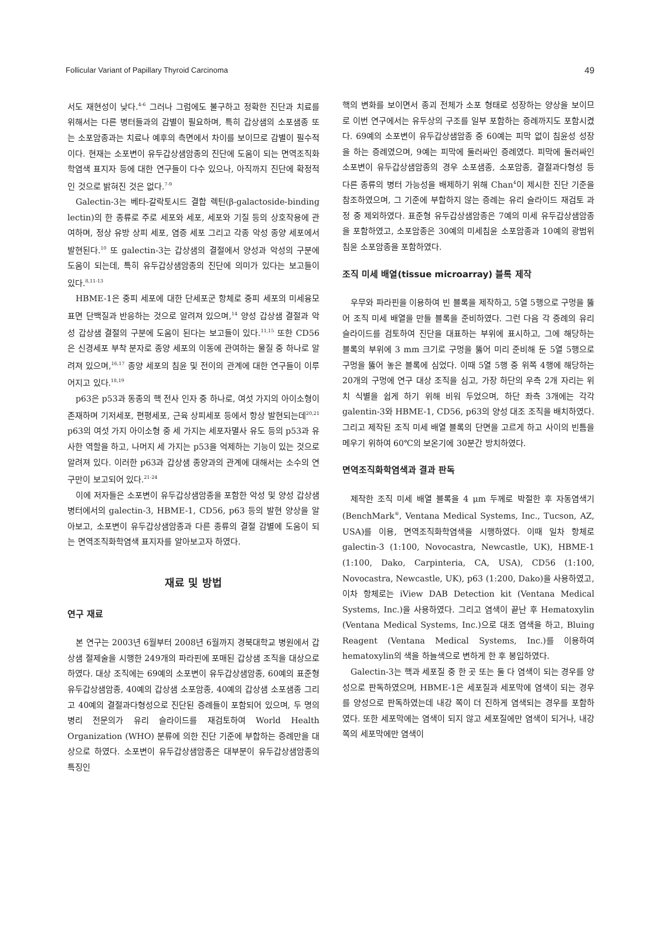Follicular Variant of Papillary Thyroid Carcinoma 49
서도 재현성이 낮다.<sup>4-6</sup> 그러나 그럼에도 불구하고 정확한 진단과 치료를 위해서는 다른 병터들과의 감별이 필요하며, 특히 갑상샘의 소포샘종 또는 소포암종과는 치료나 예후의 측면에서 차이를 보이므로 감별이 필수적이다. 현재는 소포변이 유두갑상샘암종의 진단에 도움이 되는 면역조직화학염색 표지자 등에 대한 연구들이 다수 있으나, 아직까지 진단에 확정적인 것으로 밝혀진 것은 없다.<sup>7-9</sup>
Galectin-3는 베타-갈락토시드 결합 렉틴(β-galactoside-binding lectin)의 한 종류로 주로 세포와 세포, 세포와 기질 등의 상호작용에 관여하며, 정상 유방 상피 세포, 염증 세포 그리고 각종 악성 종양 세포에서 발현된다.<sup>10</sup> 또 galectin-3는 갑상샘의 결절에서 양성과 악성의 구분에 도움이 되는데, 특히 유두갑상샘암종의 진단에 의미가 있다는 보고들이 있다.<sup>8,11-13</sup>
HBME-1은 중피 세포에 대한 단세포군 항체로 중피 세포의 미세융모 표면 단백질과 반응하는 것으로 알려져 있으며,<sup>14</sup> 양성 갑상샘 결절과 악성 갑상샘 결절의 구분에 도움이 된다는 보고들이 있다.<sup>11,15</sup> 또한 CD56은 신경세포 부착 분자로 종양 세포의 이동에 관여하는 물질 중 하나로 알려져 있으며,<sup>16,17</sup> 종양 세포의 침윤 및 전이의 관계에 대한 연구들이 이루어지고 있다.<sup>18,19</sup>
p63은 p53과 동종의 핵 전사 인자 중 하나로, 여섯 가지의 아이소형이 존재하며 기저세포, 편평세포, 근육 상피세포 등에서 항상 발현되는데<sup>20,21</sup> p63의 여섯 가지 아이소형 중 세 가지는 세포자멸사 유도 등의 p53과 유사한 역할을 하고, 나머지 세 가지는 p53을 억제하는 기능이 있는 것으로 알려져 있다. 이러한 p63과 갑상샘 종양과의 관계에 대해서는 소수의 연구만이 보고되어 있다.<sup>21-24</sup>
이에 저자들은 소포변이 유두갑상샘암종을 포함한 악성 및 양성 갑상샘 병터에서의 galectin-3, HBME-1, CD56, p63 등의 발현 양상을 알아보고, 소포변이 유두갑상샘암종과 다른 종류의 결절 감별에 도움이 되는 면역조직화학염색 표지자를 알아보고자 하였다.
재료 및 방법
연구 재료
본 연구는 2003년 6월부터 2008년 6월까지 경북대학교 병원에서 갑상샘 절제술을 시행한 249개의 파라핀에 포매된 갑상샘 조직을 대상으로 하였다. 대상 조직에는 69예의 소포변이 유두갑상샘암종, 60예의 표준형 유두갑상샘암종, 40예의 갑상샘 소포암종, 40예의 갑상샘 소포샘종 그리고 40예의 결절과다형성으로 진단된 증례들이 포함되어 있으며, 두 명의 병리 전문의가 유리 슬라이드를 재검토하여 World Health Organization (WHO) 분류에 의한 진단 기준에 부합하는 증례만을 대상으로 하였다. 소포변이 유두갑상샘암종은 대부분이 유두갑상샘암종의 특징인
핵의 변화를 보이면서 종괴 전체가 소포 형태로 성장하는 양상을 보이므로 이번 연구에서는 유두상의 구조를 일부 포함하는 증례까지도 포함시켰다. 69예의 소포변이 유두갑상샘암종 중 60예는 피막 없이 침윤성 성장을 하는 증례였으며, 9예는 피막에 둘러싸인 증례였다. 피막에 둘러싸인 소포변이 유두갑상샘암종의 경우 소포샘종, 소포암종, 결절과다형성 등 다른 종류의 병터 가능성을 배제하기 위해 Chan<sup>4</sup>이 제시한 진단 기준을 참조하였으며, 그 기준에 부합하지 않는 증례는 유리 슬라이드 재검토 과정 중 제외하였다. 표준형 유두갑상샘암종은 7예의 미세 유두갑상샘암종을 포함하였고, 소포암종은 30예의 미세침윤 소포암종과 10예의 광범위침윤 소포암종을 포함하였다.
조직 미세 배열(tissue microarray) 블록 제작
우무와 파라핀을 이용하여 빈 블록을 제작하고, 5열 5행으로 구멍을 뚫어 조직 미세 배열을 만들 블록을 준비하였다. 그런 다음 각 증례의 유리 슬라이드를 검토하여 진단을 대표하는 부위에 표시하고, 그에 해당하는 블록의 부위에 3 mm 크기로 구멍을 뚫어 미리 준비해 둔 5열 5행으로 구멍을 뚫어 놓은 블록에 심었다. 이때 5열 5행 중 위쪽 4행에 해당하는 20개의 구멍에 연구 대상 조직을 심고, 가장 하단의 우측 2개 자리는 위치 식별을 쉽게 하기 위해 비워 두었으며, 하단 좌측 3개에는 각각 galentin-3와 HBME-1, CD56, p63의 양성 대조 조직을 배치하였다. 그리고 제작된 조직 미세 배열 블록의 단면을 고르게 하고 사이의 빈틈을 메우기 위하여 60℃의 보온기에 30분간 방치하였다.
면역조직화학염색과 결과 판독
제작한 조직 미세 배열 블록을 4 μm 두께로 박절한 후 자동염색기(BenchMark<sup>®</sup>, Ventana Medical Systems, Inc., Tucson, AZ, USA)를 이용, 면역조직화학염색을 시행하였다. 이때 일차 항체로 galectin-3 (1:100, Novocastra, Newcastle, UK), HBME-1 (1:100, Dako, Carpinteria, CA, USA), CD56 (1:100, Novocastra, Newcastle, UK), p63 (1:200, Dako)을 사용하였고, 이차 항체로는 iView DAB Detection kit (Ventana Medical Systems, Inc.)을 사용하였다. 그리고 염색이 끝난 후 Hematoxylin (Ventana Medical Systems, Inc.)으로 대조 염색을 하고, Bluing Reagent (Ventana Medical Systems, Inc.)를 이용하여 hematoxylin의 색을 하늘색으로 변하게 한 후 봉입하였다.
Galectin-3는 핵과 세포질 중 한 곳 또는 둘 다 염색이 되는 경우를 양성으로 판독하였으며, HBME-1은 세포질과 세포막에 염색이 되는 경우를 양성으로 판독하였는데 내강 쪽이 더 진하게 염색되는 경우를 포함하였다. 또한 세포막에는 염색이 되지 않고 세포질에만 염색이 되거나, 내강 쪽의 세포막에만 염색이